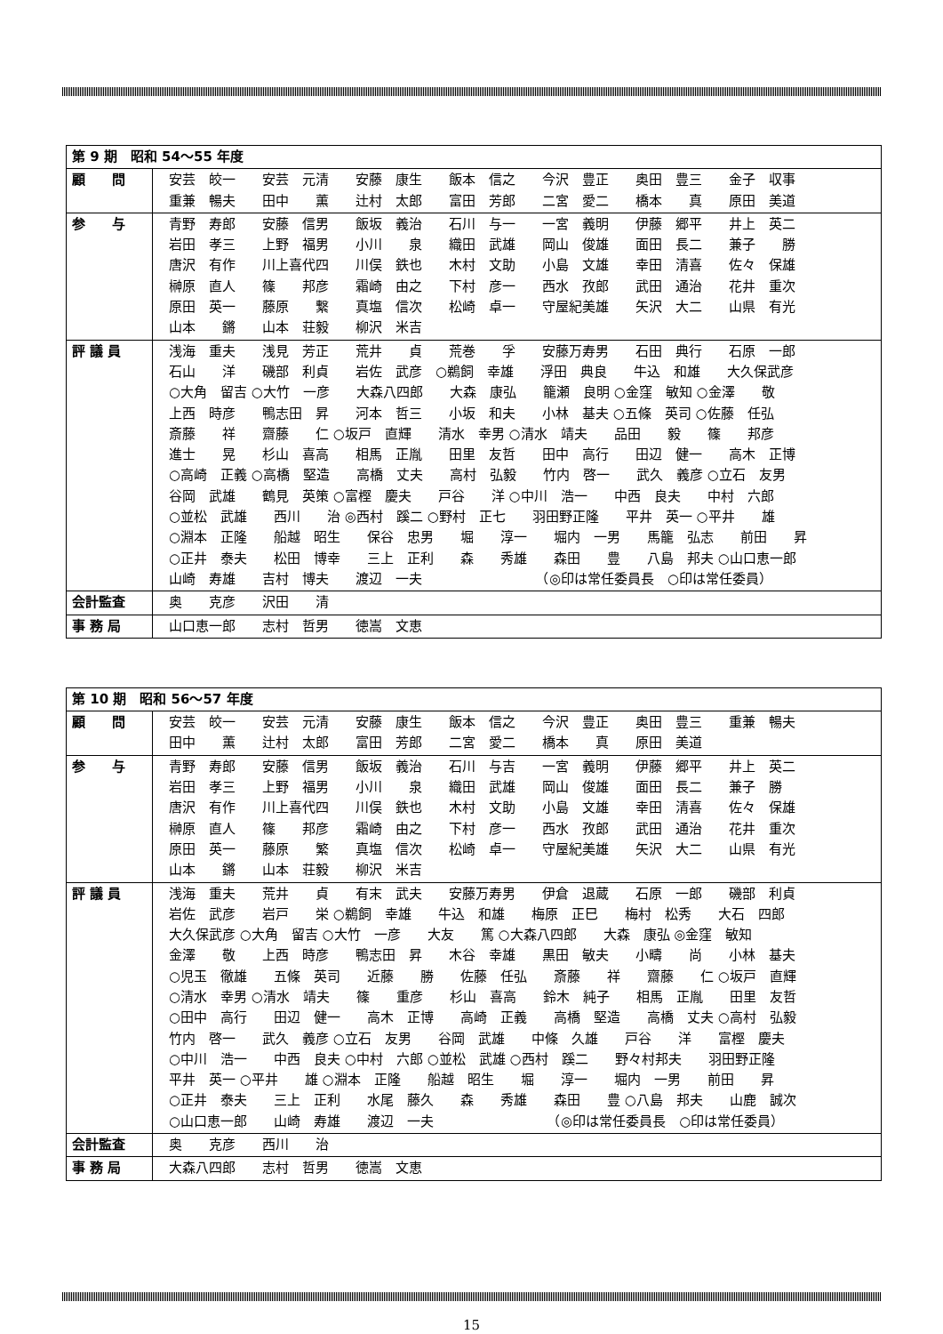| 第 9 期 昭和 54～55 年度 | |
| 顧 問 | 安芸 皎一 安芸 元清 安藤 康生 飯本 信之 今沢 豊正 奥田 豊三 金子 収事 重兼 暢夫 田中 薫 辻村 太郎 富田 芳郎 二宮 愛二 橋本 真 原田 美道 |
| 参 与 | 青野 寿郎 安藤 信男 飯坂 義治 石川 与一 一宮 義明 伊藤 郷平 井上 英二 岩田 孝三 上野 福男 小川 泉 織田 武雄 岡山 俊雄 面田 長二 兼子 勝 唐沢 有作 川上喜代四 川俣 鉄也 木村 文助 小島 文雄 幸田 清喜 佐々 保雄 榊原 直人 篠 邦彦 霜崎 由之 下村 彦一 西水 孜郎 武田 通治 花井 重次 原田 英一 藤原 繋 真塩 信次 松崎 卓一 守屋紀美雄 矢沢 大二 山県 有光 山本 鏘 山本 荘毅 柳沢 米吉 |
| 評 議 員 | 浅海 重夫 浅見 芳正 荒井 貞 荒巻 孚 安藤万寿男 石田 典行 石原 一郎 石山 洋 磯部 利貞 岩佐 武彦 ○鵜飼 幸雄 浮田 典良 牛込 和雄 大久保武彦 ○大角 留吉 ○大竹 一彦 大森八四郎 大森 康弘 籠瀬 良明 ○金窪 敏知 ○金澤 敬 上西 時彦 鴨志田 昇 河本 哲三 小坂 和夫 小林 基夫 ○五條 英司 ○佐藤 任弘 斎藤 祥 齋藤 仁 ○坂戸 直輝 清水 幸男 ○清水 靖夫 品田 毅 篠 邦彦 進士 晃 杉山 喜高 相馬 正胤 田里 友哲 田中 高行 田辺 健一 高木 正博 ○高崎 正義 ○高橋 堅造 高橋 丈夫 高村 弘毅 竹内 啓一 武久 義彦 ○立石 友男 谷岡 武雄 鶴見 英策 ○富樫 慶夫 戸谷 洋 ○中川 浩一 中西 良夫 中村 六郎 ○並松 武雄 西川 治 ◎西村 蹊二 ○野村 正七 羽田野正隆 平井 英一 ○平井 雄 ○淵本 正隆 船越 昭生 保谷 忠男 堀 淳一 堀内 一男 馬籠 弘志 前田 昇 ○正井 泰夫 松田 博幸 三上 正利 森 秀雄 森田 豊 八島 邦夫 ○山口恵一郎 山崎 寿雄 吉村 博夫 渡辺 一夫 （◎印は常任委員長 ○印は常任委員） |
| 会計監査 | 奥 克彦 沢田 清 |
| 事 務 局 | 山口恵一郎 志村 哲男 徳嵩 文恵 |
| 第 10 期 昭和 56～57 年度 | |
| 顧 問 | 安芸 皎一 安芸 元清 安藤 康生 飯本 信之 今沢 豊正 奥田 豊三 重兼 暢夫 田中 薫 辻村 太郎 富田 芳郎 二宮 愛二 橋本 真 原田 美道 |
| 参 与 | 青野 寿郎 安藤 信男 飯坂 義治 石川 与吉 一宮 義明 伊藤 郷平 井上 英二 岩田 孝三 上野 福男 小川 泉 織田 武雄 岡山 俊雄 面田 長二 兼子 勝 唐沢 有作 川上喜代四 川俣 鉄也 木村 文助 小島 文雄 幸田 清喜 佐々 保雄 榊原 直人 篠 邦彦 霜崎 由之 下村 彦一 西水 孜郎 武田 通治 花井 重次 原田 英一 藤原 繁 真塩 信次 松崎 卓一 守屋紀美雄 矢沢 大二 山県 有光 山本 鏘 山本 荘毅 柳沢 米吉 |
| 評 議 員 | 浅海 重夫 荒井 貞 有末 武夫 安藤万寿男 伊倉 退蔵 石原 一郎 磯部 利貞 岩佐 武彦 岩戸 栄 ○鵜飼 幸雄 牛込 和雄 梅原 正巳 梅村 松秀 大石 四郎 大久保武彦 ○大角 留吉 ○大竹 一彦 大友 篤 ○大森八四郎 大森 康弘 ◎金窪 敏知 金澤 敬 上西 時彦 鴨志田 昇 木谷 幸雄 黒田 敏夫 小疇 尚 小林 基夫 ○児玉 徹雄 五條 英司 近藤 勝 佐藤 任弘 斎藤 祥 齋藤 仁 ○坂戸 直輝 ○清水 幸男 ○清水 靖夫 篠 重彦 杉山 喜高 鈴木 純子 相馬 正胤 田里 友哲 ○田中 高行 田辺 健一 高木 正博 高崎 正義 高橋 堅造 高橋 丈夫 ○高村 弘毅 竹内 啓一 武久 義彦 ○立石 友男 谷岡 武雄 中條 久雄 戸谷 洋 富樫 慶夫 ○中川 浩一 中西 良夫 ○中村 六郎 ○並松 武雄 ○西村 蹊二 野々村邦夫 羽田野正隆 平井 英一 ○平井 雄 ○淵本 正隆 船越 昭生 堀 淳一 堀内 一男 前田 昇 ○正井 泰夫 三上 正利 水尾 藤久 森 秀雄 森田 豊 ○八島 邦夫 山鹿 誠次 ○山口恵一郎 山崎 寿雄 渡辺 一夫 （◎印は常任委員長 ○印は常任委員） |
| 会計監査 | 奥 克彦 西川 治 |
| 事 務 局 | 大森八四郎 志村 哲男 徳嵩 文恵 |
15